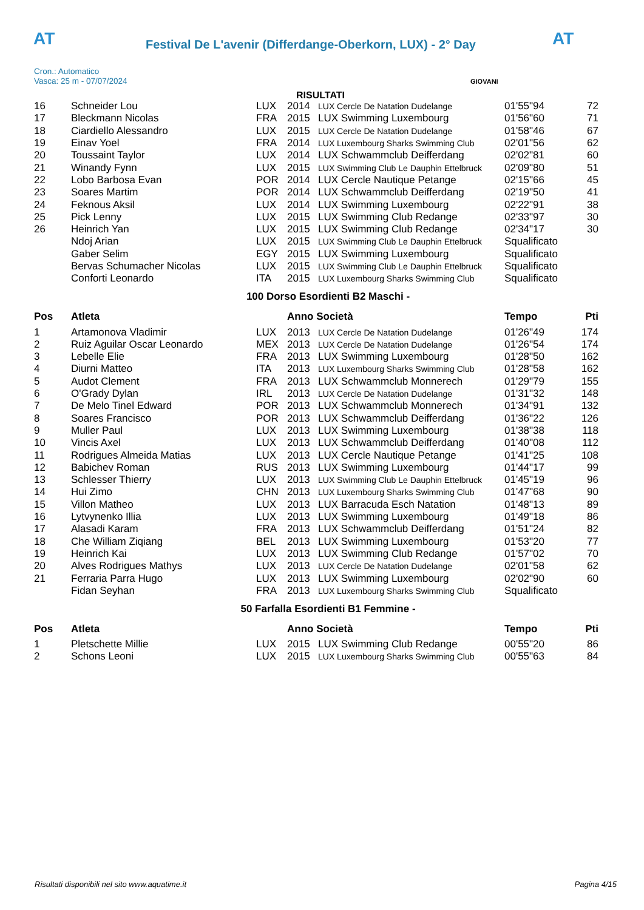AT
Festival De L'avenir (Differdange-Oberkorn, LUX) - 2° Day
AT
Cron.: Automatico
Vasca: 25 m - 07/07/2024
GIOVANI
RISULTATI
| 16 | Schneider Lou | LUX | 2014 | LUX Cercle De Natation Dudelange | 01'55"94 | 72 |
| 17 | Bleckmann Nicolas | FRA | 2015 | LUX Swimming Luxembourg | 01'56"60 | 71 |
| 18 | Ciardiello Alessandro | LUX | 2015 | LUX Cercle De Natation Dudelange | 01'58"46 | 67 |
| 19 | Einav Yoel | FRA | 2014 | LUX Luxembourg Sharks Swimming Club | 02'01"56 | 62 |
| 20 | Toussaint Taylor | LUX | 2014 | LUX Schwammclub Deifferdang | 02'02"81 | 60 |
| 21 | Winandy Fynn | LUX | 2015 | LUX Swimming Club Le Dauphin Ettelbruck | 02'09"80 | 51 |
| 22 | Lobo Barbosa Evan | POR | 2014 | LUX Cercle Nautique Petange | 02'15"66 | 45 |
| 23 | Soares Martim | POR | 2014 | LUX Schwammclub Deifferdang | 02'19"50 | 41 |
| 24 | Feknous Aksil | LUX | 2014 | LUX Swimming Luxembourg | 02'22"91 | 38 |
| 25 | Pick Lenny | LUX | 2015 | LUX Swimming Club Redange | 02'33"97 | 30 |
| 26 | Heinrich Yan | LUX | 2015 | LUX Swimming Club Redange | 02'34"17 | 30 |
| | Ndoj Arian | LUX | 2015 | LUX Swimming Club Le Dauphin Ettelbruck | Squalificato | |
| | Gaber Selim | EGY | 2015 | LUX Swimming Luxembourg | Squalificato | |
| | Bervas Schumacher Nicolas | LUX | 2015 | LUX Swimming Club Le Dauphin Ettelbruck | Squalificato | |
| | Conforti Leonardo | ITA | 2015 | LUX Luxembourg Sharks Swimming Club | Squalificato | |
100 Dorso Esordienti B2 Maschi -
| Pos | Atleta | | Anno Società | | Tempo | Pti |
| --- | --- | --- | --- | --- | --- | --- |
| 1 | Artamonova Vladimir | LUX | 2013 | LUX Cercle De Natation Dudelange | 01'26"49 | 174 |
| 2 | Ruiz Aguilar Oscar Leonardo | MEX | 2013 | LUX Cercle De Natation Dudelange | 01'26"54 | 174 |
| 3 | Lebelle Elie | FRA | 2013 | LUX Swimming Luxembourg | 01'28"50 | 162 |
| 4 | Diurni Matteo | ITA | 2013 | LUX Luxembourg Sharks Swimming Club | 01'28"58 | 162 |
| 5 | Audot Clement | FRA | 2013 | LUX Schwammclub Monnerech | 01'29"79 | 155 |
| 6 | O'Grady Dylan | IRL | 2013 | LUX Cercle De Natation Dudelange | 01'31"32 | 148 |
| 7 | De Melo Tinel Edward | POR | 2013 | LUX Schwammclub Monnerech | 01'34"91 | 132 |
| 8 | Soares Francisco | POR | 2013 | LUX Schwammclub Deifferdang | 01'36"22 | 126 |
| 9 | Muller Paul | LUX | 2013 | LUX Swimming Luxembourg | 01'38"38 | 118 |
| 10 | Vincis Axel | LUX | 2013 | LUX Schwammclub Deifferdang | 01'40"08 | 112 |
| 11 | Rodrigues Almeida Matias | LUX | 2013 | LUX Cercle Nautique Petange | 01'41"25 | 108 |
| 12 | Babichev Roman | RUS | 2013 | LUX Swimming Luxembourg | 01'44"17 | 99 |
| 13 | Schlesser Thierry | LUX | 2013 | LUX Swimming Club Le Dauphin Ettelbruck | 01'45"19 | 96 |
| 14 | Hui Zimo | CHN | 2013 | LUX Luxembourg Sharks Swimming Club | 01'47"68 | 90 |
| 15 | Villon Matheo | LUX | 2013 | LUX Barracuda Esch Natation | 01'48"13 | 89 |
| 16 | Lytvynenko Illia | LUX | 2013 | LUX Swimming Luxembourg | 01'49"18 | 86 |
| 17 | Alasadi Karam | FRA | 2013 | LUX Schwammclub Deifferdang | 01'51"24 | 82 |
| 18 | Che William Ziqiang | BEL | 2013 | LUX Swimming Luxembourg | 01'53"20 | 77 |
| 19 | Heinrich Kai | LUX | 2013 | LUX Swimming Club Redange | 01'57"02 | 70 |
| 20 | Alves Rodrigues Mathys | LUX | 2013 | LUX Cercle De Natation Dudelange | 02'01"58 | 62 |
| 21 | Ferraria Parra Hugo | LUX | 2013 | LUX Swimming Luxembourg | 02'02"90 | 60 |
| | Fidan Seyhan | FRA | 2013 | LUX Luxembourg Sharks Swimming Club | Squalificato | |
50 Farfalla Esordienti B1 Femmine -
| Pos | Atleta | | Anno Società | | Tempo | Pti |
| --- | --- | --- | --- | --- | --- | --- |
| 1 | Pletschette Millie | LUX | 2015 | LUX Swimming Club Redange | 00'55"20 | 86 |
| 2 | Schons Leoni | LUX | 2015 | LUX Luxembourg Sharks Swimming Club | 00'55"63 | 84 |
Risultati disponibili nel sito www.aquatime.it Pagina 4/15